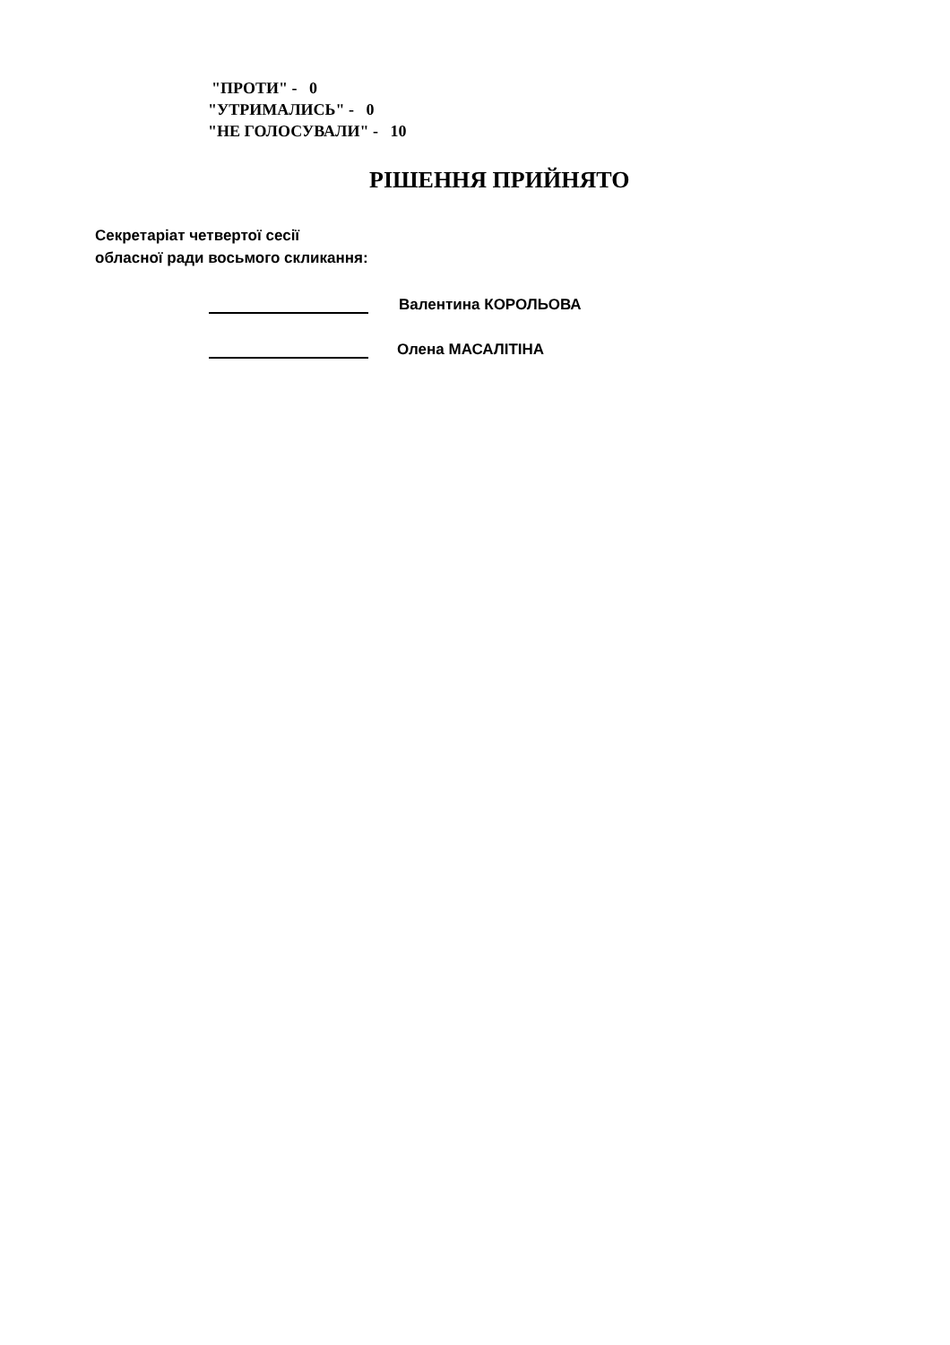"ПРОТИ" - 0
"УТРИМАЛИСЬ" - 0
"НЕ ГОЛОСУВАЛИ" - 10
РІШЕННЯ ПРИЙНЯТО
Секретаріат четвертої сесії
обласної ради восьмого скликання:
Валентина КОРОЛЬОВА
Олена МАСАЛІТІНА